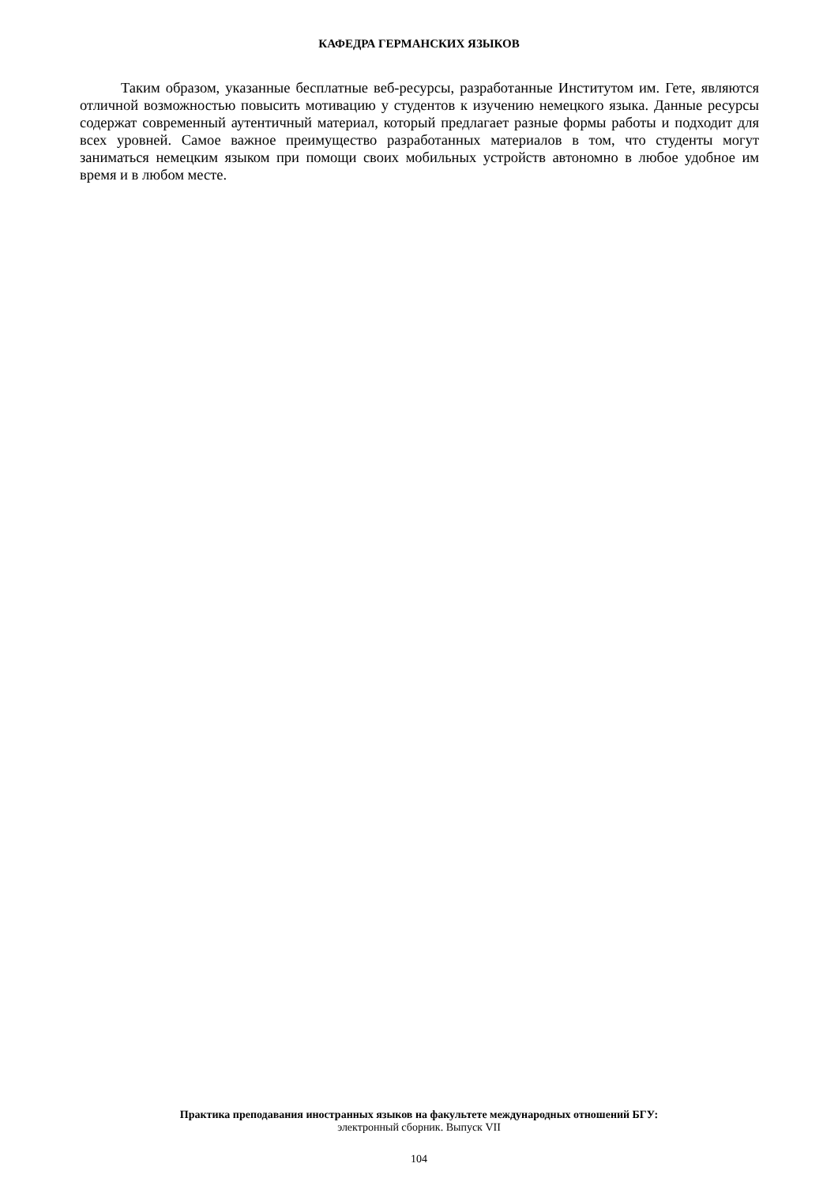КАФЕДРА ГЕРМАНСКИХ ЯЗЫКОВ
Таким образом, указанные бесплатные веб-ресурсы, разработанные Институтом им. Гете, являются отличной возможностью повысить мотивацию у студентов к изучению немецкого языка. Данные ресурсы содержат современный аутентичный материал, который предлагает разные формы работы и подходит для всех уровней. Самое важное преимущество разработанных материалов в том, что студенты могут заниматься немецким языком при помощи своих мобильных устройств автономно в любое удобное им время и в любом месте.
Практика преподавания иностранных языков на факультете международных отношений БГУ:
электронный сборник. Выпуск VII
104